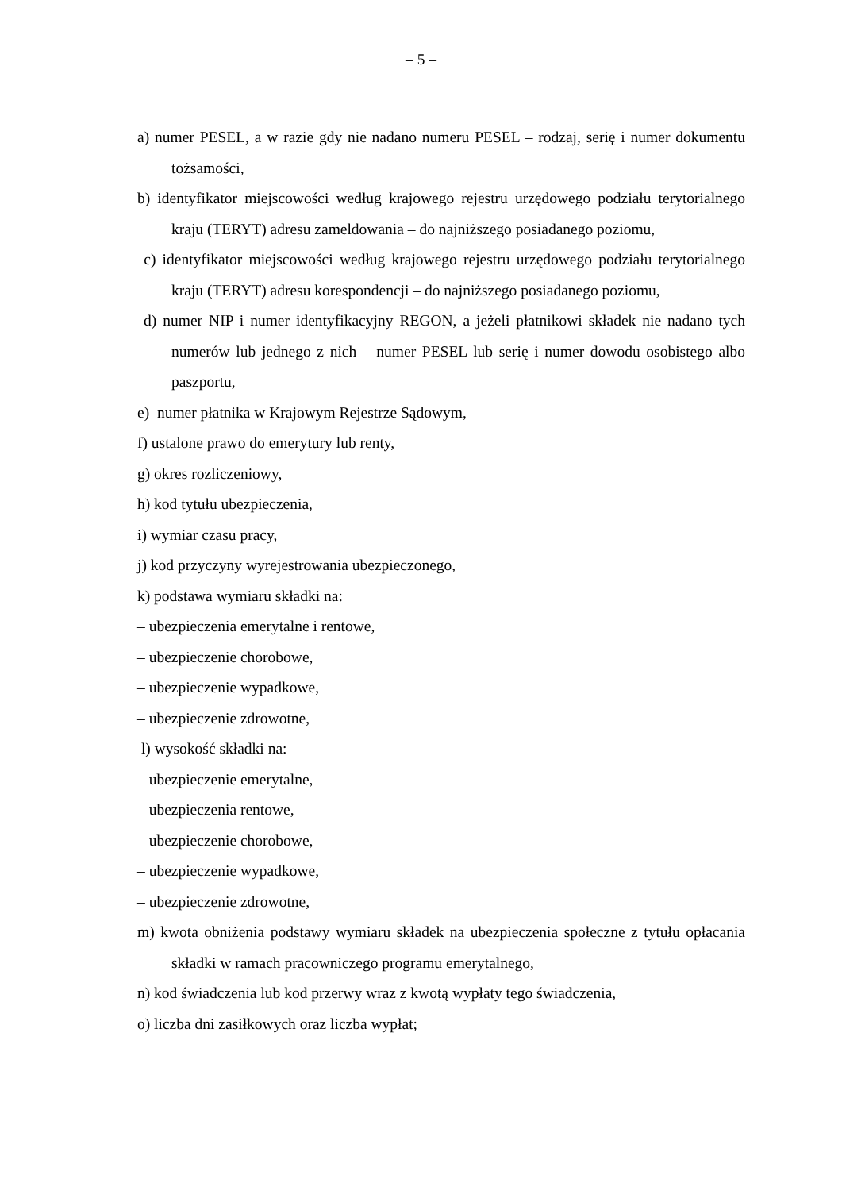– 5 –
a) numer PESEL, a w razie gdy nie nadano numeru PESEL – rodzaj, serię i numer dokumentu tożsamości,
b) identyfikator miejscowości według krajowego rejestru urzędowego podziału terytorialnego kraju (TERYT) adresu zameldowania – do najniższego posiadanego poziomu,
c) identyfikator miejscowości według krajowego rejestru urzędowego podziału terytorialnego kraju (TERYT) adresu korespondencji – do najniższego posiadanego poziomu,
d) numer NIP i numer identyfikacyjny REGON, a jeżeli płatnikowi składek nie nadano tych numerów lub jednego z nich – numer PESEL lub serię i numer dowodu osobistego albo paszportu,
e) numer płatnika w Krajowym Rejestrze Sądowym,
f) ustalone prawo do emerytury lub renty,
g) okres rozliczeniowy,
h) kod tytułu ubezpieczenia,
i) wymiar czasu pracy,
j) kod przyczyny wyrejestrowania ubezpieczonego,
k) podstawa wymiaru składki na:
– ubezpieczenia emerytalne i rentowe,
– ubezpieczenie chorobowe,
– ubezpieczenie wypadkowe,
– ubezpieczenie zdrowotne,
l) wysokość składki na:
– ubezpieczenie emerytalne,
– ubezpieczenia rentowe,
– ubezpieczenie chorobowe,
– ubezpieczenie wypadkowe,
– ubezpieczenie zdrowotne,
m) kwota obniżenia podstawy wymiaru składek na ubezpieczenia społeczne z tytułu opłacania składki w ramach pracowniczego programu emerytalnego,
n) kod świadczenia lub kod przerwy wraz z kwotą wypłaty tego świadczenia,
o) liczba dni zasiłkowych oraz liczba wypłat;